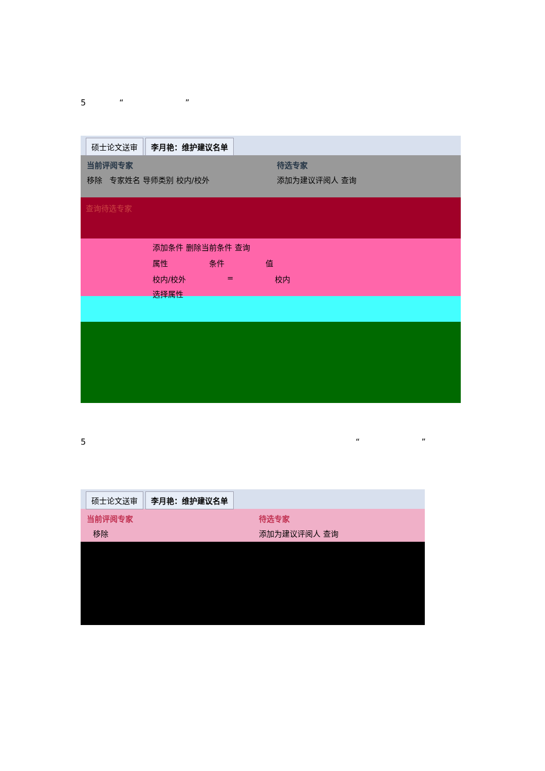5 “”
硕士论文送审 李月艳：维护建议名单
当前评阅专家
移除 专家姓名 导师类别 校内/校外
待选专家
添加为建议评阅人 查询
查询待选专家
添加条件 删除当前条件 查询
属性 条件 值
校内/校外 = 校内
选择属性
5 “”
硕士论文送审 李月艳：维护建议名单
当前评阅专家
移除
待选专家
添加为建议评阅人 查询